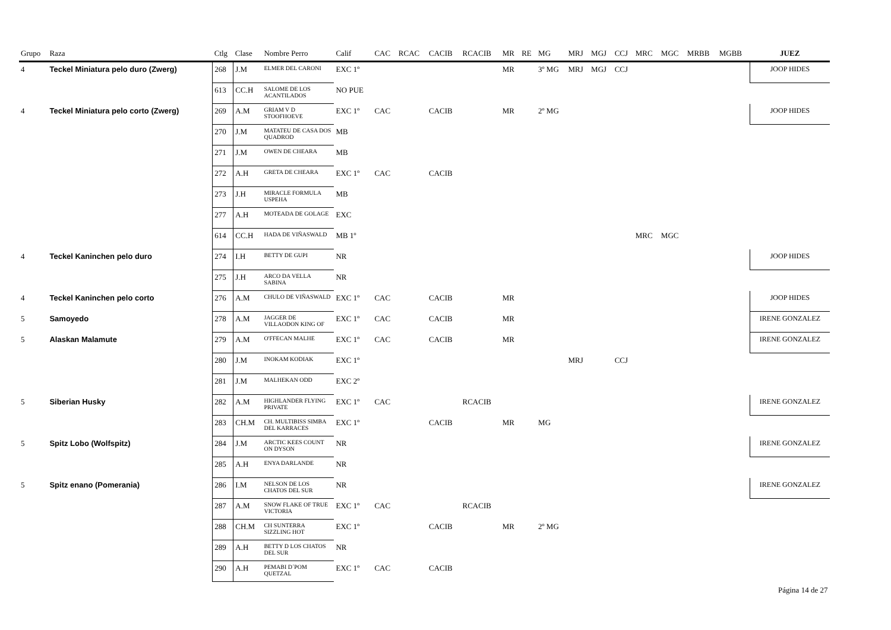| Grupo | Raza | Ctlg | Clase | Nombre Perro | Calif | CAC | RCAC | CACIB | RCACIB | MR | RE | MG | MRJ | MGJ | CCJ | MRC | MGC | MRBB | MGBB | JUEZ |
| --- | --- | --- | --- | --- | --- | --- | --- | --- | --- | --- | --- | --- | --- | --- | --- | --- | --- | --- | --- | --- |
| 4 | Teckel Miniatura pelo duro (Zwerg) | 268 | J.M | ELMER DEL CARONI | EXC 1º | | | | | MR | | 3º MG | MRJ | MGJ | CCJ | | | | | JOOP HIDES |
| | | 613 | CC.H | SALOME DE LOS ACANTILADOS | NO PUE | | | | | | | | | | | | | | | |
| 4 | Teckel Miniatura pelo corto (Zwerg) | 269 | A.M | GRIAM V D STOOFHOEVE | EXC 1º | CAC | | CACIB | | MR | | 2º MG | | | | | | | | JOOP HIDES |
| | | 270 | J.M | MATATEU DE CASA DOS QUADROD | MB | | | | | | | | | | | | | | | |
| | | 271 | J.M | OWEN DE CHEARA | MB | | | | | | | | | | | | | | | |
| | | 272 | A.H | GRETA DE CHEARA | EXC 1º | CAC | | CACIB | | | | | | | | | | | | |
| | | 273 | J.H | MIRACLE FORMULA USPEHA | MB | | | | | | | | | | | | | | | |
| | | 277 | A.H | MOTEADA DE GOLAGE | EXC | | | | | | | | | | | | | | | |
| | | 614 | CC.H | HADA DE VIÑASWALD | MB 1º | | | | | | | | | | | MRC | MGC | | | |
| 4 | Teckel Kaninchen pelo duro | 274 | I.H | BETTY DE GUPI | NR | | | | | | | | | | | | | | | JOOP HIDES |
| | | 275 | J.H | ARCO DA VELLA SABINA | NR | | | | | | | | | | | | | | | |
| 4 | Teckel Kaninchen pelo corto | 276 | A.M | CHULO DE VIÑASWALD | EXC 1º | CAC | | CACIB | | MR | | | | | | | | | | JOOP HIDES |
| 5 | Samoyedo | 278 | A.M | JAGGER DE VILLAODON KING OF | EXC 1º | CAC | | CACIB | | MR | | | | | | | | | | IRENE GONZALEZ |
| 5 | Alaskan Malamute | 279 | A.M | O'FFECAN MALHE | EXC 1º | CAC | | CACIB | | MR | | | | | | | | | | IRENE GONZALEZ |
| | | 280 | J.M | INOKAM KODIAK | EXC 1º | | | | | | | | MRJ | | CCJ | | | | | |
| | | 281 | J.M | MALHEKAN ODD | EXC 2º | | | | | | | | | | | | | | | |
| 5 | Siberian Husky | 282 | A.M | HIGHLANDER FLYING PRIVATE | EXC 1º | CAC | | | RCACIB | | | | | | | | | | | IRENE GONZALEZ |
| | | 283 | CH.M | CH. MULTIBISS SIMBA DEL KARRACES | EXC 1º | | | CACIB | | MR | | MG | | | | | | | | |
| 5 | Spitz Lobo (Wolfspitz) | 284 | J.M | ARCTIC KEES COUNT ON DYSON | NR | | | | | | | | | | | | | | | IRENE GONZALEZ |
| | | 285 | A.H | ENYA DARLANDE | NR | | | | | | | | | | | | | | | |
| 5 | Spitz enano (Pomerania) | 286 | I.M | NELSON DE LOS CHATOS DEL SUR | NR | | | | | | | | | | | | | | | IRENE GONZALEZ |
| | | 287 | A.M | SNOW FLAKE OF TRUE VICTORIA | EXC 1º | CAC | | | RCACIB | | | | | | | | | | | |
| | | 288 | CH.M | CH SUNTERRA SIZZLING HOT | EXC 1º | | | CACIB | | MR | | 2º MG | | | | | | | | |
| | | 289 | A.H | BETTY D LOS CHATOS DEL SUR | NR | | | | | | | | | | | | | | | |
| | | 290 | A.H | PEMABI D´POM QUETZAL | EXC 1º | CAC | | CACIB | | | | | | | | | | | | |
Página 14 de 27